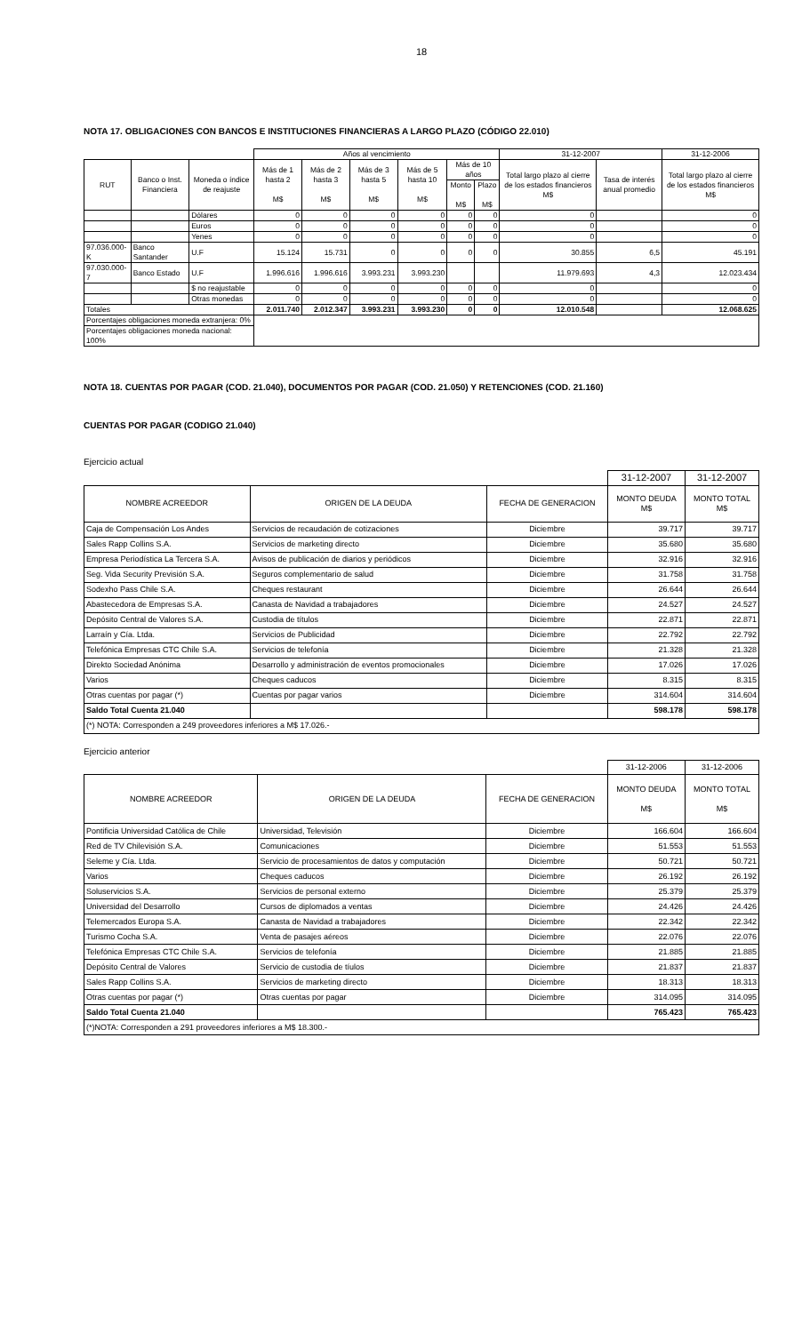18
NOTA 17. OBLIGACIONES CON BANCOS E INSTITUCIONES FINANCIERAS A LARGO PLAZO (CÓDIGO 22.010)
| | | | Años al vencimiento | | | | | | 31-12-2007 | | 31-12-2006 |
| RUT | Banco o Inst. Financiera | Moneda o índice de reajuste | Más de 1 hasta 2 M$ | Más de 2 hasta 3 M$ | Más de 3 hasta 5 M$ | Más de 5 hasta 10 M$ | Más de 10 años | | Total largo plazo al cierre de los estados financieros M$ | Tasa de interés anual promedio | Total largo plazo al cierre de los estados financieros M$ |
| | | | | | | | Monto M$ | Plazo M$ | | | |
| | | Dólares | 0 | 0 | 0 | 0 | 0 | 0 | 0 | | 0 |
| | | Euros | 0 | 0 | 0 | 0 | 0 | 0 | 0 | | 0 |
| | | Yenes | 0 | 0 | 0 | 0 | 0 | 0 | 0 | | 0 |
| 97.036.000-K | Banco Santander | U.F | 15.124 | 15.731 | 0 | 0 | 0 | 0 | 30.855 | 6,5 | 45.191 |
| 97.030.000-7 | Banco Estado | U.F | 1.996.616 | 1.996.616 | 3.993.231 | 3.993.230 | | | 11.979.693 | 4,3 | 12.023.434 |
| | | $ no reajustable | 0 | 0 | 0 | 0 | 0 | 0 | 0 | | 0 |
| | | Otras monedas | 0 | 0 | 0 | 0 | 0 | 0 | 0 | | 0 |
| Totales | | | 2.011.740 | 2.012.347 | 3.993.231 | 3.993.230 | 0 | 0 | 12.010.548 | | 12.068.625 |
| Porcentajes obligaciones moneda extranjera: 0% | | | | | | | | | | | |
| Porcentajes obligaciones moneda nacional: 100% | | | | | | | | | | | |
NOTA 18. CUENTAS POR PAGAR (COD. 21.040), DOCUMENTOS POR PAGAR (COD. 21.050) Y RETENCIONES (COD. 21.160)
CUENTAS POR PAGAR (CODIGO 21.040)
Ejercicio actual
| | | | 31-12-2007 | 31-12-2007 |
| NOMBRE ACREEDOR | ORIGEN DE LA DEUDA | FECHA DE GENERACION | MONTO DEUDA M$ | MONTO TOTAL M$ |
| Caja de Compensación Los Andes | Servicios de recaudación de cotizaciones | Diciembre | 39.717 | 39.717 |
| Sales Rapp Collins S.A. | Servicios de marketing directo | Diciembre | 35.680 | 35.680 |
| Empresa Periodística La Tercera S.A. | Avisos de publicación de diarios y periódicos | Diciembre | 32.916 | 32.916 |
| Seg. Vida Security Previsión S.A. | Seguros complementario de salud | Diciembre | 31.758 | 31.758 |
| Sodexho Pass Chile S.A. | Cheques restaurant | Diciembre | 26.644 | 26.644 |
| Abastecedora de Empresas S.A. | Canasta de Navidad a trabajadores | Diciembre | 24.527 | 24.527 |
| Depósito Central de Valores S.A. | Custodia de títulos | Diciembre | 22.871 | 22.871 |
| Larraín y Cía. Ltda. | Servicios de Publicidad | Diciembre | 22.792 | 22.792 |
| Telefónica Empresas CTC Chile S.A. | Servicios de telefonía | Diciembre | 21.328 | 21.328 |
| Direkto Sociedad Anónima | Desarrollo y administración de eventos promocionales | Diciembre | 17.026 | 17.026 |
| Varios | Cheques caducos | Diciembre | 8.315 | 8.315 |
| Otras cuentas por pagar (*) | Cuentas por pagar varios | Diciembre | 314.604 | 314.604 |
| Saldo Total Cuenta 21.040 | | | 598.178 | 598.178 |
| (*) NOTA: Corresponden a 249 proveedores inferiores a M$ 17.026.- | | | | |
Ejercicio anterior
| | | | 31-12-2006 | 31-12-2006 |
| NOMBRE ACREEDOR | ORIGEN DE LA DEUDA | FECHA DE GENERACION | MONTO DEUDA M$ | MONTO TOTAL M$ |
| Pontificia Universidad Católica de Chile | Universidad, Televisión | Diciembre | 166.604 | 166.604 |
| Red de TV Chilevisión S.A. | Comunicaciones | Diciembre | 51.553 | 51.553 |
| Seleme y Cía. Ltda. | Servicio de procesamientos de datos y computación | Diciembre | 50.721 | 50.721 |
| Varios | Cheques caducos | Diciembre | 26.192 | 26.192 |
| Soluservicios S.A. | Servicios de personal externo | Diciembre | 25.379 | 25.379 |
| Universidad del Desarrollo | Cursos de diplomados a ventas | Diciembre | 24.426 | 24.426 |
| Telemercados Europa S.A. | Canasta de Navidad a trabajadores | Diciembre | 22.342 | 22.342 |
| Turismo Cocha S.A. | Venta de pasajes aéreos | Diciembre | 22.076 | 22.076 |
| Telefónica Empresas CTC Chile S.A. | Servicios de telefonía | Diciembre | 21.885 | 21.885 |
| Depósito Central de Valores | Servicio de custodia de tíulos | Diciembre | 21.837 | 21.837 |
| Sales Rapp Collins S.A. | Servicios de marketing directo | Diciembre | 18.313 | 18.313 |
| Otras cuentas por pagar (*) | Otras cuentas por pagar | Diciembre | 314.095 | 314.095 |
| Saldo Total Cuenta 21.040 | | | 765.423 | 765.423 |
| (*)NOTA: Corresponden a 291 proveedores inferiores a M$ 18.300.- | | | | |